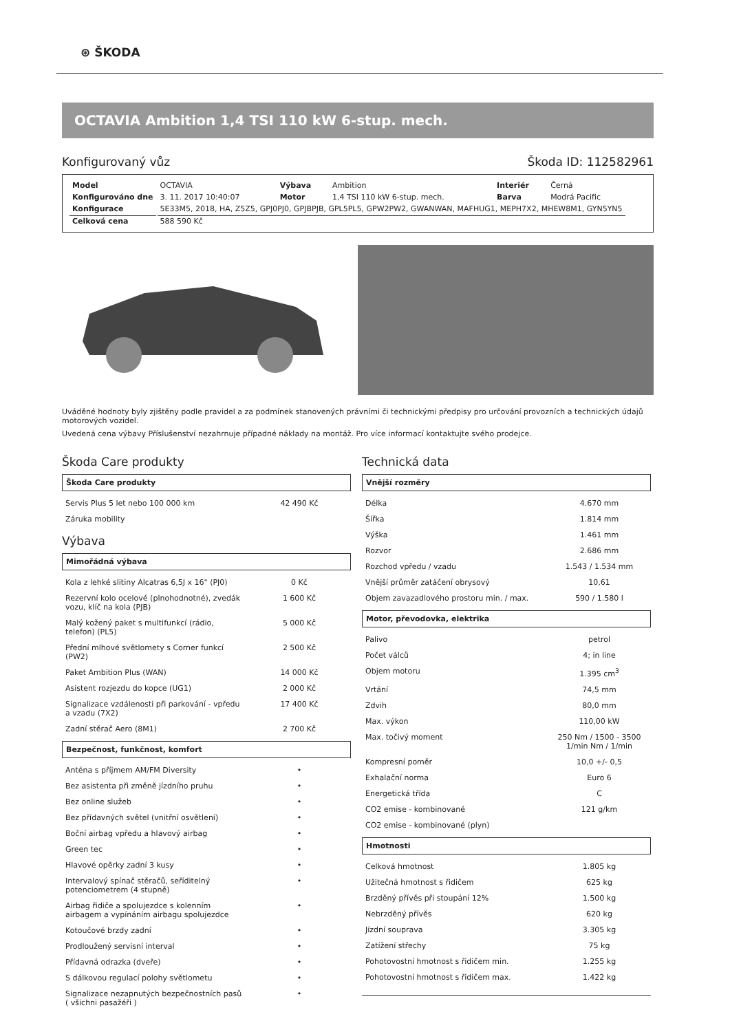⊛ ŠKODA
OCTAVIA Ambition 1,4 TSI 110 kW 6-stup. mech.
Konfigurovaný vůz Škoda ID: 112582961
| Model | OCTAVIA | Výbava | Ambition | Interiér | Černá |
| Konfigurováno dne | 3. 11. 2017 10:40:07 | Motor | 1,4 TSI 110 kW 6-stup. mech. | Barva | Modrá Pacific |
| Konfigurace | 5E33M5, 2018, HA, Z5Z5, GPJ0PJ0, GPJBPJB, GPL5PL5, GPW2PW2, GWANWAN, MAFHUG1, MEPH7X2, MHEW8M1, GYN5YN5 | | | | |
| Celková cena | 588 590 Kč | | | | |
Uváděné hodnoty byly zjištěny podle pravidel a za podmínek stanovených právními či technickými předpisy pro určování provozních a technických údajů motorových vozidel.
Uvedená cena výbavy Příslušenství nezahrnuje případné náklady na montáž. Pro více informací kontaktujte svého prodejce.
Škoda Care produkty
Škoda Care produkty
| Servis Plus 5 let nebo 100 000 km | 42 490 Kč |
| Záruka mobility | |
Výbava
Mimořádná výbava
| Kola z lehké slitiny Alcatras 6,5J x 16" (PJ0) | 0 Kč |
| Rezervní kolo ocelové (plnohodnotné), zvedák vozu, klíč na kola (PJB) | 1 600 Kč |
| Malý kožený paket s multifunkcí (rádio, telefon) (PL5) | 5 000 Kč |
| Přední mlhové světlomety s Corner funkcí (PW2) | 2 500 Kč |
| Paket Ambition Plus (WAN) | 14 000 Kč |
| Asistent rozjezdu do kopce (UG1) | 2 000 Kč |
| Signalizace vzdálenosti při parkování - vpředu a vzadu (7X2) | 17 400 Kč |
| Zadní stěrač Aero (8M1) | 2 700 Kč |
Bezpečnost, funkčnost, komfort
| Anténa s příjmem AM/FM Diversity | • |
| Bez asistenta při změně jízdního pruhu | • |
| Bez online služeb | • |
| Bez přídavných světel (vnitřní osvětlení) | • |
| Boční airbag vpředu a hlavový airbag | • |
| Green tec | • |
| Hlavové opěrky zadní 3 kusy | • |
| Intervalový spínač stěračů, seříditelný potenciometrem (4 stupně) | • |
| Airbag řidiče a spolujezdce s kolenním airbagem a vypínáním airbagu spolujezdce | • |
| Kotoučové brzdy zadní | • |
| Prodloužený servisní interval | • |
| Přídavná odrazka (dveře) | • |
| S dálkovou regulací polohy světlometu | • |
| Signalizace nezapnutých bezpečnostních pasů ( všichni pasažéři ) | • |
Technická data
Vnější rozměry
| Délka | 4.670 mm |
| Šířka | 1.814 mm |
| Výška | 1.461 mm |
| Rozvor | 2.686 mm |
| Rozchod vpředu / vzadu | 1.543 / 1.534 mm |
| Vnější průměr zatáčení obrysový | 10,61 |
| Objem zavazadlového prostoru min. / max. | 590 / 1.580 l |
Motor, převodovka, elektrika
| Palivo | petrol |
| Počet válců | 4; in line |
| Objem motoru | 1.395 cm<sup>3</sup> |
| Vrtání | 74,5 mm |
| Zdvih | 80,0 mm |
| Max. výkon | 110,00 kW |
| Max. točivý moment | 250 Nm / 1500 - 3500 1/min Nm / 1/min |
| Kompresní poměr | 10,0 +/- 0,5 |
| Exhalační norma | Euro 6 |
| Energetická třída | C |
| CO2 emise - kombinované | 121 g/km |
| CO2 emise - kombinované (plyn) | |
Hmotnosti
| Celková hmotnost | 1.805 kg |
| Užitečná hmotnost s řidičem | 625 kg |
| Brzděný přívěs při stoupání 12% | 1.500 kg |
| Nebrzděný přívěs | 620 kg |
| Jízdní souprava | 3.305 kg |
| Zatížení střechy | 75 kg |
| Pohotovostní hmotnost s řidičem min. | 1.255 kg |
| Pohotovostní hmotnost s řidičem max. | 1.422 kg |